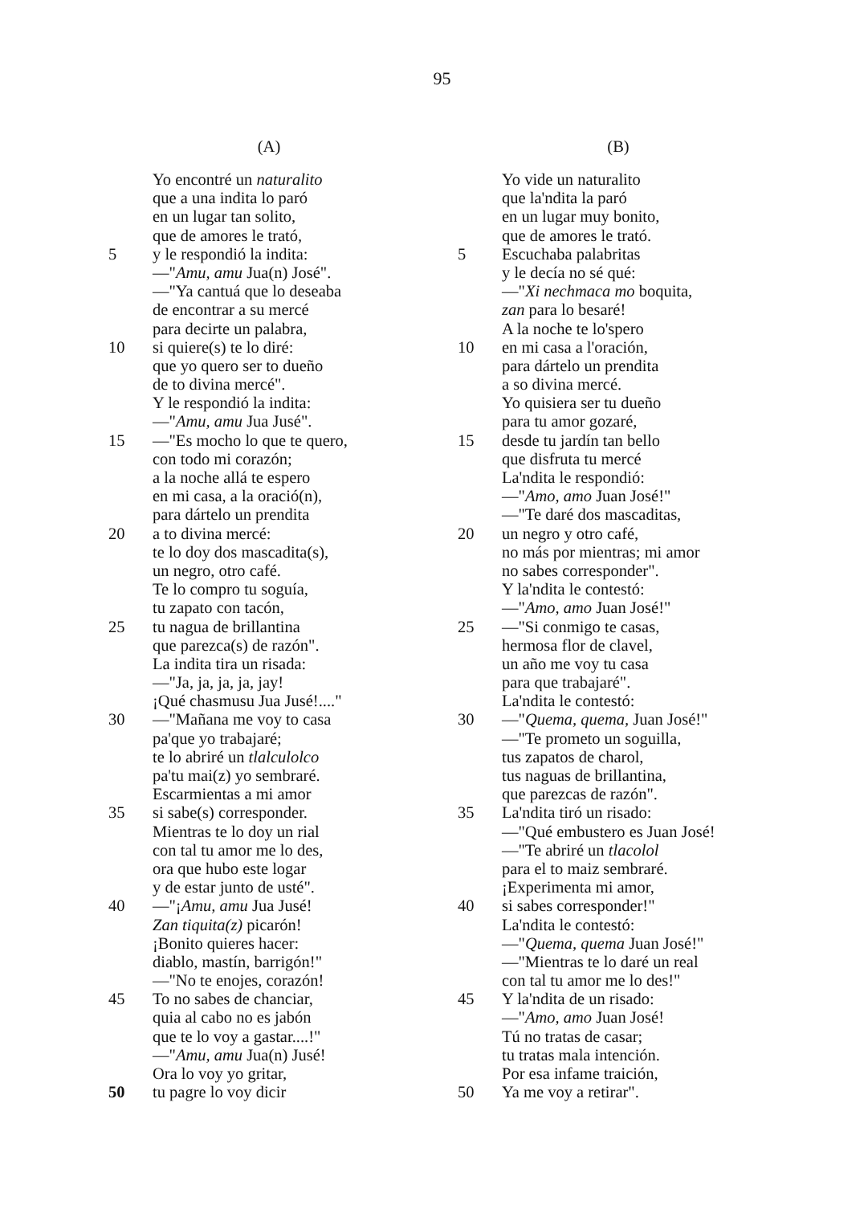95
(A)
Yo encontré un naturalito
que a una indita lo paró
en un lugar tan solito,
que de amores le trató,
5 y le respondió la indita:
—"Amu, amu Jua(n) José".
—"Ya cantuá que lo deseaba
de encontrar a su mercé
para decirte un palabra,
10 si quiere(s) te lo diré:
que yo quero ser to dueño
de to divina mercé".
Y le respondió la indita:
—"Amu, amu Jua Jusé".
15 —"Es mocho lo que te quero,
con todo mi corazón;
a la noche allá te espero
en mi casa, a la oració(n),
para dártelo un prendita
20 a to divina mercé:
te lo doy dos mascadita(s),
un negro, otro café.
Te lo compro tu soguía,
tu zapato con tacón,
25 tu nagua de brillantina
que parezca(s) de razón".
La indita tira un risada:
—"Ja, ja, ja, ja, jay!
¡Qué chasmusu Jua Jusé!...."
30 —"Mañana me voy to casa
pa'que yo trabajaré;
te lo abriré un tlalculolco
pa'tu mai(z) yo sembraré.
Escarmientas a mi amor
35 si sabe(s) corresponder.
Mientras te lo doy un rial
con tal tu amor me lo des,
ora que hubo este logar
y de estar junto de usté".
40 —"¡Amu, amu Jua Jusé!
Zan tiquita(z) picarón!
¡Bonito quieres hacer:
diablo, mastín, barrigón!"
—"No te enojes, corazón!
45 To no sabes de chanciar,
quia al cabo no es jabón
que te lo voy a gastar....!"
—"Amu, amu Jua(n) Jusé!
Ora lo voy yo gritar,
50 tu pagre lo voy dicir
(B)
Yo vide un naturalito
que la'ndita la paró
en un lugar muy bonito,
que de amores le trató.
5 Escuchaba palabritas
y le decía no sé qué:
—"Xi nechmaca mo boquita,
zan para lo besaré!
A la noche te lo'spero
10 en mi casa a l'oración,
para dártelo un prendita
a so divina mercé.
Yo quisiera ser tu dueño
para tu amor gozaré,
15 desde tu jardín tan bello
que disfruta tu mercé
La'ndita le respondió:
—"Amo, amo Juan José!"
—"Te daré dos mascaditas,
20 un negro y otro café,
no más por mientras; mi amor
no sabes corresponder".
Y la'ndita le contestó:
—"Amo, amo Juan José!"
25 —"Si conmigo te casas,
hermosa flor de clavel,
un año me voy tu casa
para que trabajaré".
La'ndita le contestó:
30 —"Quema, quema, Juan José!"
—"Te prometo un soguilla,
tus zapatos de charol,
tus naguas de brillantina,
que parezcas de razón".
35 La'ndita tiró un risado:
—"Qué embustero es Juan José!
—"Te abriré un tlacolol
para el to maiz sembraré.
¡Experimenta mi amor,
40 si sabes corresponder!"
La'ndita le contestó:
—"Quema, quema Juan José!"
—"Mientras te lo daré un real
con tal tu amor me lo des!"
45 Y la'ndita de un risado:
—"Amo, amo Juan José!
Tú no tratas de casar;
tu tratas mala intención.
Por esa infame traición,
50 Ya me voy a retirar".